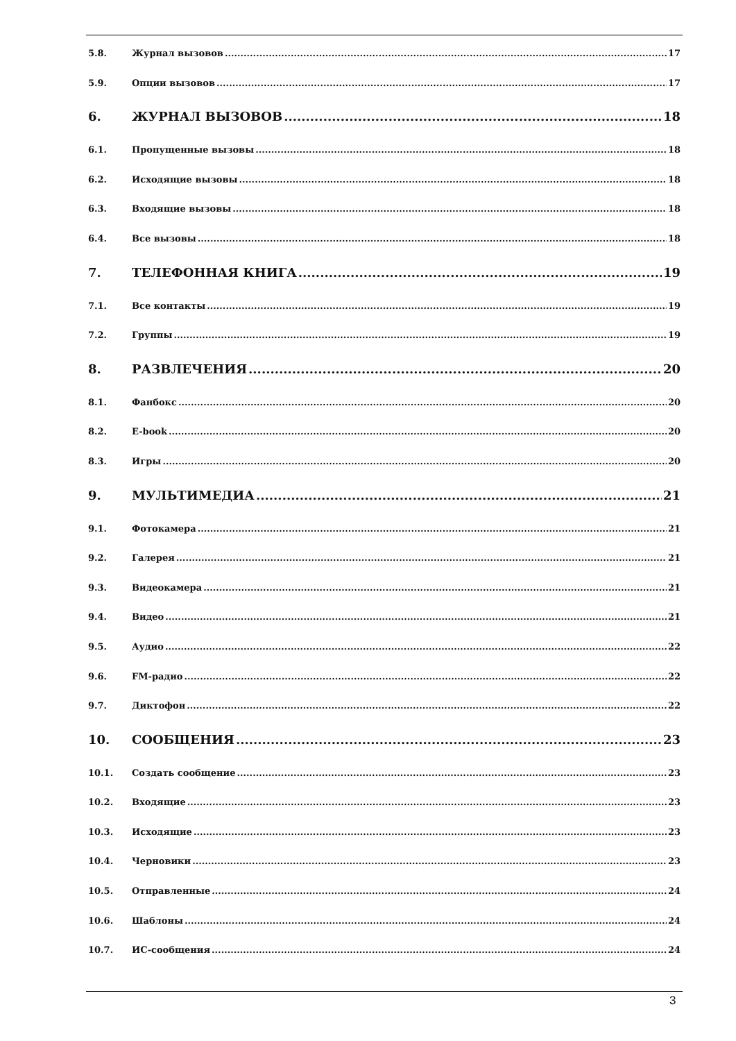5.8. Журнал вызовов 17
5.9. Опции вызовов 17
6. ЖУРНАЛ ВЫЗОВОВ 18
6.1. Пропущенные вызовы 18
6.2. Исходящие вызовы 18
6.3. Входящие вызовы 18
6.4. Все вызовы 18
7. ТЕЛЕФОННАЯ КНИГА 19
7.1. Все контакты 19
7.2. Группы 19
8. РАЗВЛЕЧЕНИЯ 20
8.1. Фанбокс 20
8.2. E-book 20
8.3. Игры 20
9. МУЛЬТИМЕДИА 21
9.1. Фотокамера 21
9.2. Галерея 21
9.3. Видеокамера 21
9.4. Видео 21
9.5. Аудио 22
9.6. FM-радио 22
9.7. Диктофон 22
10. СООБЩЕНИЯ 23
10.1. Создать сообщение 23
10.2. Входящие 23
10.3. Исходящие 23
10.4. Черновики 23
10.5. Отправленные 24
10.6. Шаблоны 24
10.7. ИС-сообщения 24
3